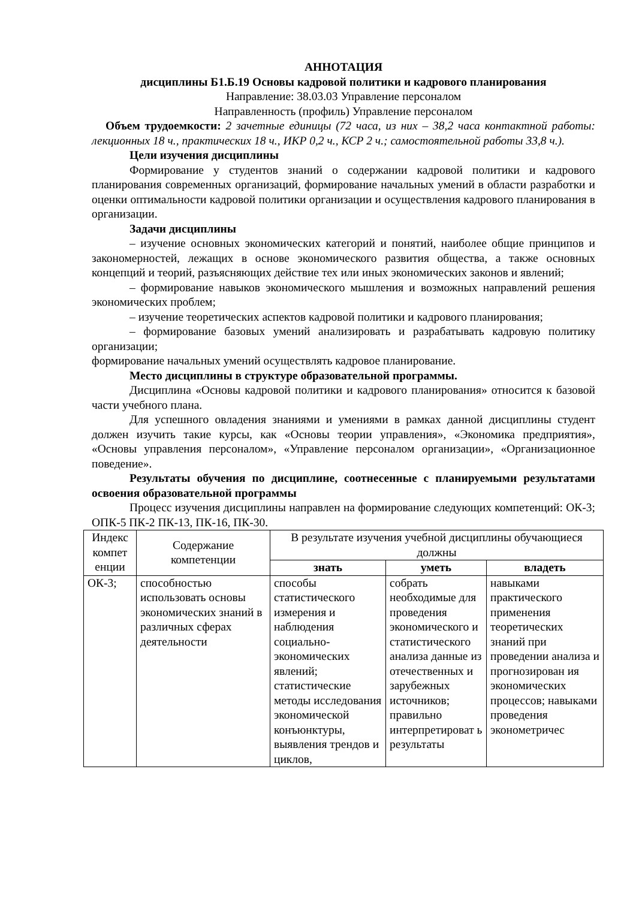АННОТАЦИЯ
дисциплины Б1.Б.19 Основы кадровой политики и кадрового планирования
Направление: 38.03.03 Управление персоналом
Направленность (профиль) Управление персоналом
Объем трудоемкости: 2 зачетные единицы (72 часа, из них – 38,2 часа контактной работы: лекционных 18 ч., практических 18 ч., ИКР 0,2 ч., КСР 2 ч.; самостоятельной работы 33,8 ч.).
Цели изучения дисциплины
Формирование у студентов знаний о содержании кадровой политики и кадрового планирования современных организаций, формирование начальных умений в области разработки и оценки оптимальности кадровой политики организации и осуществления кадрового планирования в организации.
Задачи дисциплины
– изучение основных экономических категорий и понятий, наиболее общие принципов и закономерностей, лежащих в основе экономического развития общества, а также основных концепций и теорий, разъясняющих действие тех или иных экономических законов и явлений;
– формирование навыков экономического мышления и возможных направлений решения экономических проблем;
– изучение теоретических аспектов кадровой политики и кадрового планирования;
– формирование базовых умений анализировать и разрабатывать кадровую политику организации;
формирование начальных умений осуществлять кадровое планирование.
Место дисциплины в структуре образовательной программы.
Дисциплина «Основы кадровой политики и кадрового планирования» относится к базовой части учебного плана.
Для успешного овладения знаниями и умениями в рамках данной дисциплины студент должен изучить такие курсы, как «Основы теории управления», «Экономика предприятия», «Основы управления персоналом», «Управление персоналом организации», «Организационное поведение».
Результаты обучения по дисциплине, соотнесенные с планируемыми результатами освоения образовательной программы
Процесс изучения дисциплины направлен на формирование следующих компетенций: ОК-3; ОПК-5 ПК-2 ПК-13, ПК-16, ПК-30.
| Индекс компет енции | Содержание компетенции | В результате изучения учебной дисциплины обучающиеся должны | | |
| --- | --- | --- | --- | --- |
| | | знать | уметь | владеть |
| ОК-3; | способностью использовать основы экономических знаний в различных сферах деятельности | способы статистического измерения и наблюдения социально-экономических явлений; статистические методы исследования экономической конъюнктуры, выявления трендов и циклов, | собрать необходимые для проведения экономического и статистического анализа данные из отечественных и зарубежных источников; правильно интерпретироват ь результаты | навыками практического применения теоретических знаний при проведении анализа и прогнозирован ия экономических процессов; навыками проведения эконометричес |